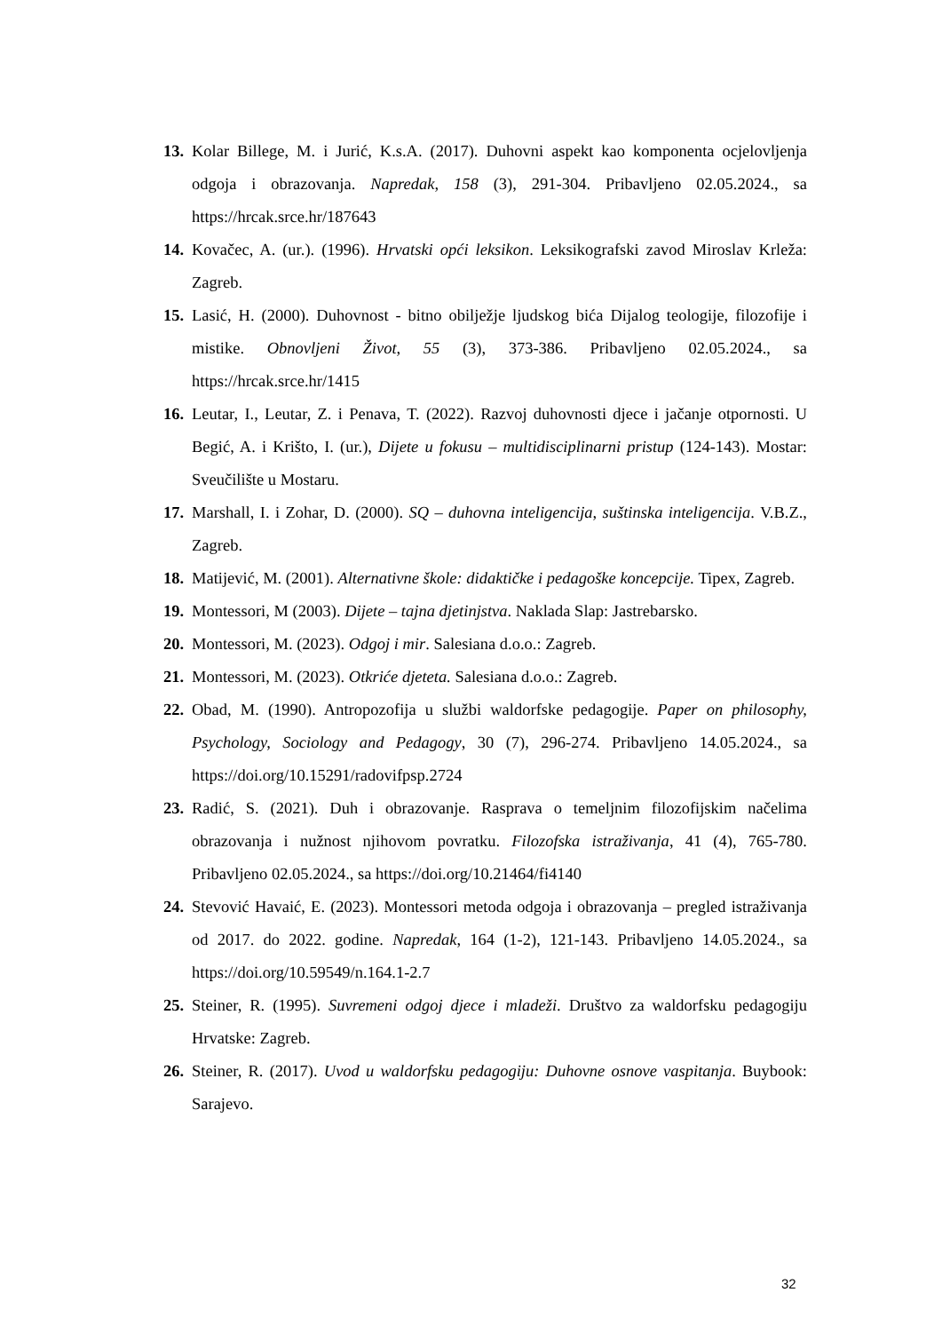13. Kolar Billege, M. i Jurić, K.s.A. (2017). Duhovni aspekt kao komponenta ocjelovljenja odgoja i obrazovanja. Napredak, 158 (3), 291-304. Pribavljeno 02.05.2024., sa https://hrcak.srce.hr/187643
14. Kovačec, A. (ur.). (1996). Hrvatski opći leksikon. Leksikografski zavod Miroslav Krleža: Zagreb.
15. Lasić, H. (2000). Duhovnost - bitno obilježje ljudskog bića Dijalog teologije, filozofije i mistike. Obnovljeni Život, 55 (3), 373-386. Pribavljeno 02.05.2024., sa https://hrcak.srce.hr/1415
16. Leutar, I., Leutar, Z. i Penava, T. (2022). Razvoj duhovnosti djece i jačanje otpornosti. U Begić, A. i Krišto, I. (ur.), Dijete u fokusu – multidisciplinarni pristup (124-143). Mostar: Sveučilište u Mostaru.
17. Marshall, I. i Zohar, D. (2000). SQ – duhovna inteligencija, suštinska inteligencija. V.B.Z., Zagreb.
18. Matijević, M. (2001). Alternativne škole: didaktičke i pedagoške koncepcije. Tipex, Zagreb.
19. Montessori, M (2003). Dijete – tajna djetinjstva. Naklada Slap: Jastrebarsko.
20. Montessori, M. (2023). Odgoj i mir. Salesiana d.o.o.: Zagreb.
21. Montessori, M. (2023). Otkriće djeteta. Salesiana d.o.o.: Zagreb.
22. Obad, M. (1990). Antropozofija u službi waldorfske pedagogije. Paper on philosophy, Psychology, Sociology and Pedagogy, 30 (7), 296-274. Pribavljeno 14.05.2024., sa https://doi.org/10.15291/radovifpsp.2724
23. Radić, S. (2021). Duh i obrazovanje. Rasprava o temeljnim filozofijskim načelima obrazovanja i nužnost njihovom povratku. Filozofska istraživanja, 41 (4), 765-780. Pribavljeno 02.05.2024., sa https://doi.org/10.21464/fi4140
24. Stevović Havaić, E. (2023). Montessori metoda odgoja i obrazovanja – pregled istraživanja od 2017. do 2022. godine. Napredak, 164 (1-2), 121-143. Pribavljeno 14.05.2024., sa https://doi.org/10.59549/n.164.1-2.7
25. Steiner, R. (1995). Suvremeni odgoj djece i mladeži. Društvo za waldorfsku pedagogiju Hrvatske: Zagreb.
26. Steiner, R. (2017). Uvod u waldorfsku pedagogiju: Duhovne osnove vaspitanja. Buybook: Sarajevo.
32